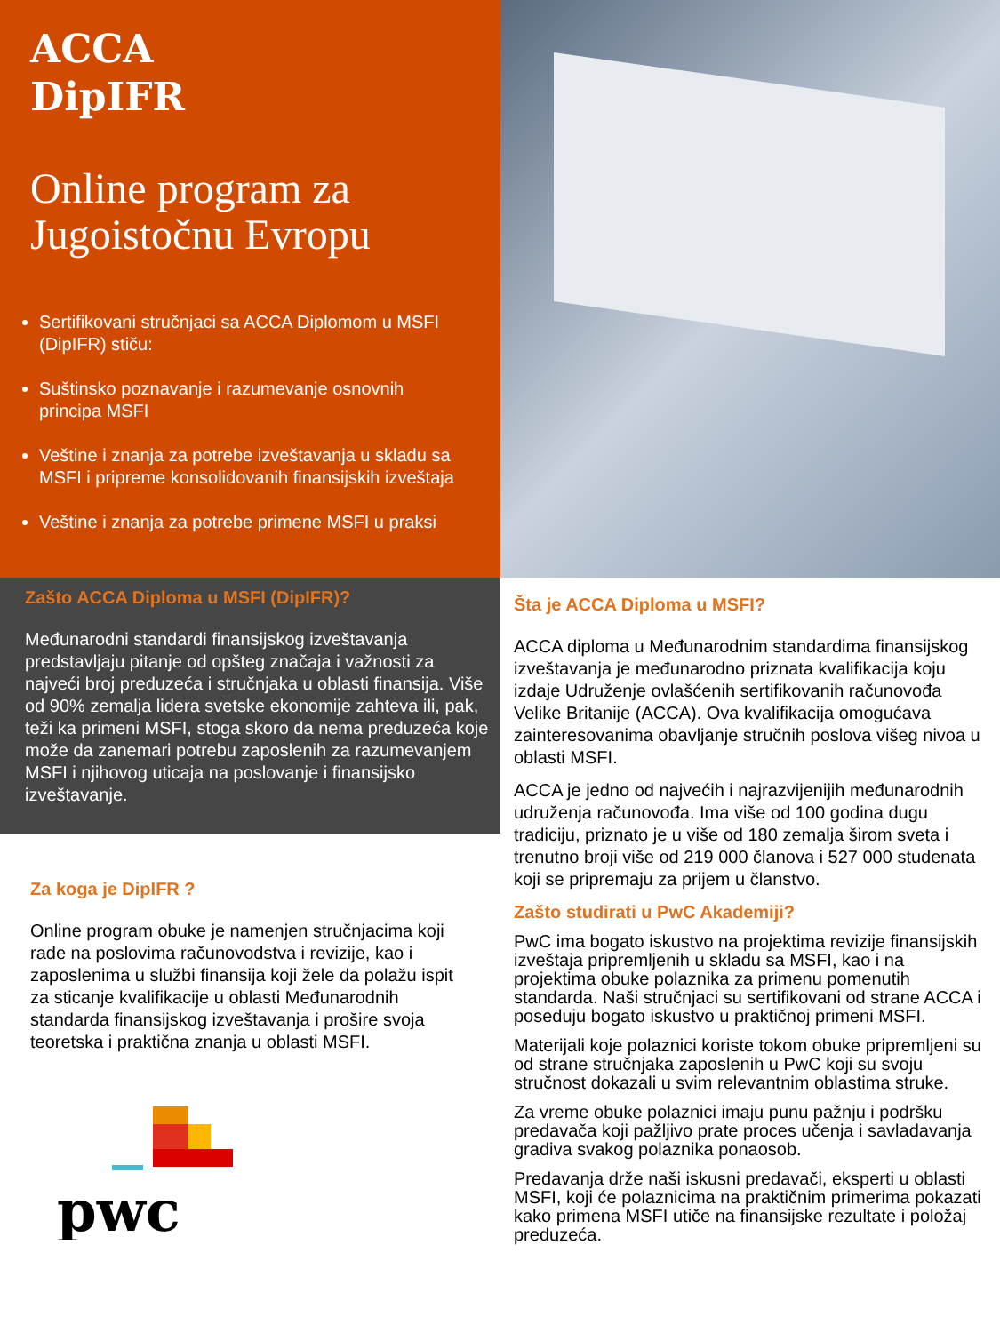ACCA
DipIFR
Online program za Jugoistočnu Evropu
Sertifikovani stručnjaci sa ACCA Diplomom u MSFI (DipIFR) stiču:
Suštinsko poznavanje i razumevanje osnovnih principa MSFI
Veštine i znanja za potrebe izveštavanja u skladu sa MSFI i pripreme konsolidovanih finansijskih izveštaja
Veštine i znanja za potrebe primene MSFI u praksi
Zašto ACCA Diploma u MSFI (DipIFR)?
Međunarodni standardi finansijskog izveštavanja predstavljaju pitanje od opšteg značaja i važnosti za najveći broj preduzeća i stručnjaka u oblasti finansija. Više od 90% zemalja lidera svetske ekonomije zahteva ili, pak, teži ka primeni MSFI, stoga skoro da nema preduzeća koje može da zanemari potrebu zaposlenih za razumevanjem MSFI i njihovog uticaja na poslovanje i finansijsko izveštavanje.
Za koga je DipIFR ?
Online program obuke je namenjen stručnjacima koji rade na poslovima računovodstva i revizije, kao i zaposlenima u službi finansija koji žele da polažu ispit za sticanje kvalifikacije u oblasti Međunarodnih standarda finansijskog izveštavanja i prošire svoja teoretska i praktična znanja u oblasti MSFI.
pwc
Šta je ACCA Diploma u MSFI?
ACCA diploma u Međunarodnim standardima finansijskog izveštavanja je međunarodno priznata kvalifikacija koju izdaje Udruženje ovlašćenih sertifikovanih računovođa Velike Britanije (ACCA). Ova kvalifikacija omogućava zainteresovanima obavljanje stručnih poslova višeg nivoa u oblasti MSFI.
ACCA je jedno od najvećih i najrazvijenijih međunarodnih udruženja računovođa. Ima više od 100 godina dugu tradiciju, priznato je u više od 180 zemalja širom sveta i trenutno broji više od 219 000 članova i 527 000 studenata koji se pripremaju za prijem u članstvo.
Zašto studirati u PwC Akademiji?
PwC ima bogato iskustvo na projektima revizije finansijskih izveštaja pripremljenih u skladu sa MSFI, kao i na projektima obuke polaznika za primenu pomenutih standarda. Naši stručnjaci su sertifikovani od strane ACCA i poseduju bogato iskustvo u praktičnoj primeni MSFI.
Materijali koje polaznici koriste tokom obuke pripremljeni su od strane stručnjaka zaposlenih u PwC koji su svoju stručnost dokazali u svim relevantnim oblastima struke.
Za vreme obuke polaznici imaju punu pažnju i podršku predavača koji pažljivo prate proces učenja i savladavanja gradiva svakog polaznika ponaosob.
Predavanja drže naši iskusni predavači, eksperti u oblasti MSFI, koji će polaznicima na praktičnim primerima pokazati kako primena MSFI utiče na finansijske rezultate i položaj preduzeća.